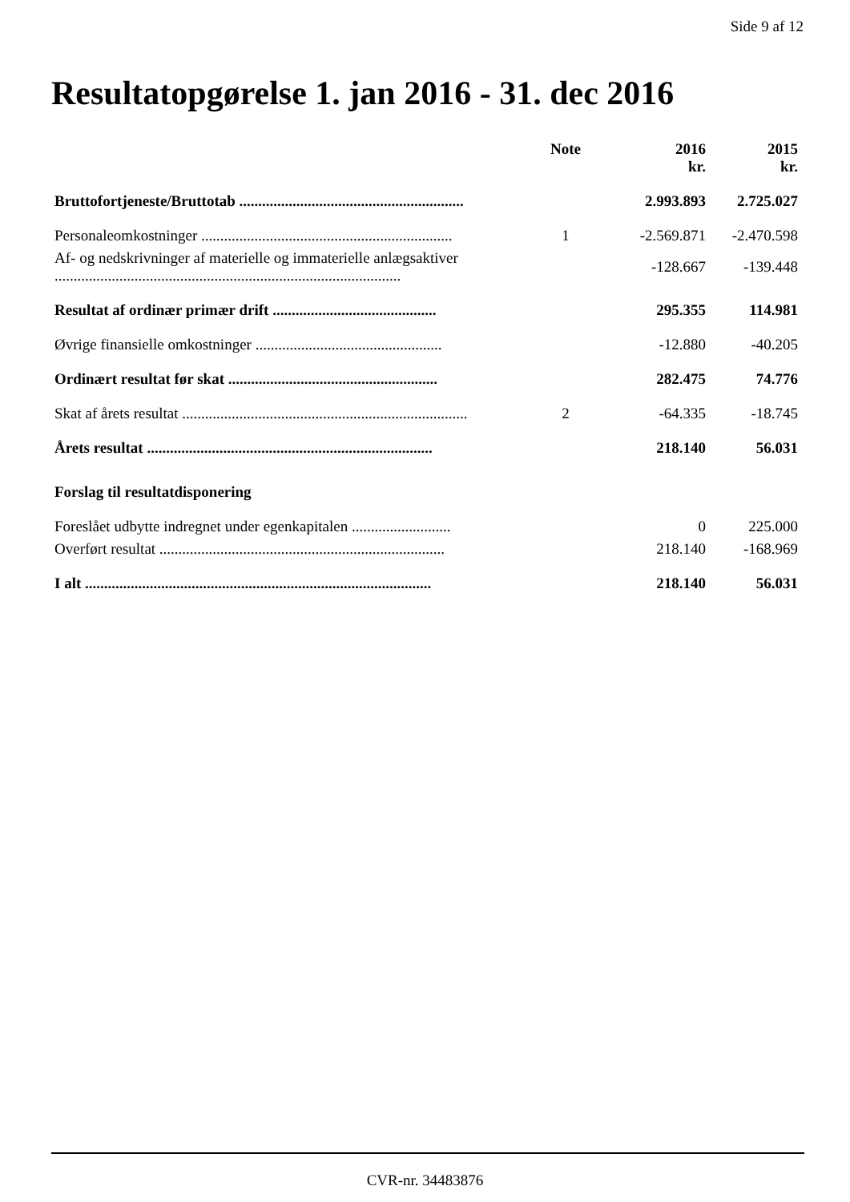Side 9 af 12
Resultatopgørelse 1. jan 2016 - 31. dec 2016
| | Note | 2016 kr. | 2015 kr. |
| --- | --- | --- | --- |
| Bruttofortjeneste/Bruttotab ........................................................... | | 2.993.893 | 2.725.027 |
| Personaleomkostninger .................................................................. | 1 | -2.569.871 | -2.470.598 |
| Af- og nedskrivninger af materielle og immaterielle anlægsaktiver ........................................................................................... | | -128.667 | -139.448 |
| Resultat af ordinær primær drift ........................................... | | 295.355 | 114.981 |
| Øvrige finansielle omkostninger ................................................. | | -12.880 | -40.205 |
| Ordinært resultat før skat ....................................................... | | 282.475 | 74.776 |
| Skat af årets resultat ........................................................................... | 2 | -64.335 | -18.745 |
| Årets resultat ........................................................................... | | 218.140 | 56.031 |
| Forslag til resultatdisponering | | | |
| Foreslået udbytte indregnet under egenkapitalen .......................... | | 0 | 225.000 |
| Overført resultat ........................................................................... | | 218.140 | -168.969 |
| I alt ........................................................................................... | | 218.140 | 56.031 |
CVR-nr. 34483876